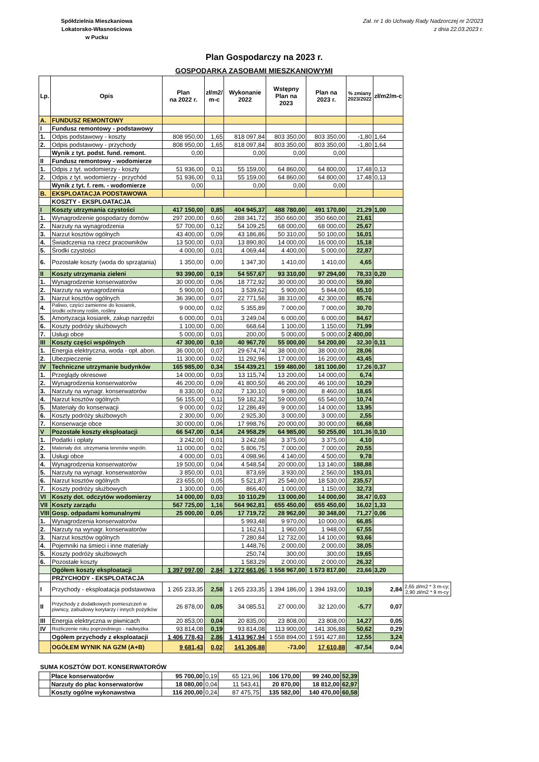Spółdzielnia Mieszkaniowa
Lokatorsko-Własnościowa
w Pucku
Zał. nr 1 do Uchwały Rady Nadzorczej nr 2/2023
z dnia 22.03.2023 r.
Plan Gospodarczy na 2023 r.
GOSPODARKA ZASOBAMI MIESZKANIOWYMI
| Lp. | Opis | Plan na 2022 r. | zł/m2/ m-c | Wykonanie 2022 | Wstępny Plan na 2023 | Plan na 2023 r. | % zmiany 2023/2022 | zł/m2/m-c | |
| --- | --- | --- | --- | --- | --- | --- | --- | --- | --- |
| A. | FUNDUSZ REMONTOWY | | | | | | | | |
| I | Fundusz remontowy - podstawowy | | | | | | | | |
| 1. | Odpis podstawowy - koszty | 808 950,00 | 1,65 | 818 097,84 | 803 350,00 | 803 350,00 | -1,80 | 1,64 | |
| 2. | Odpis podstawowy - przychody | 808 950,00 | 1,65 | 818 097,84 | 803 350,00 | 803 350,00 | -1,80 | 1,64 | |
| | Wynik z tyt. podst. fund. remont. | 0,00 | | 0,00 | 0,00 | 0,00 | | | |
| II | Fundusz remontowy - wodomierze | | | | | | | | |
| 1. | Odpis z tyt. wodomierzy - koszty | 51 936,00 | 0,11 | 55 159,00 | 64 860,00 | 64 800,00 | 17,48 | 0,13 | |
| 2. | Odpis z tyt. wodomierzy - przychód | 51 936,00 | 0,11 | 55 159,00 | 64 860,00 | 64 800,00 | 17,48 | 0,13 | |
| | Wynik z tyt. f. rem. - wodomierze | 0,00 | | 0,00 | 0,00 | 0,00 | | | |
| B. | EKSPLOATACJA PODSTAWOWA | | | | | | | | |
| | KOSZTY - EKSPLOATACJA | | | | | | | | |
| I | Koszty utrzymania czystości | 417 150,00 | 0,85 | 404 945,37 | 488 780,00 | 491 170,00 | 21,29 | 1,00 | |
| 1. | Wynagrodzenie gospodarzy domów | 297 200,00 | 0,60 | 288 341,72 | 350 660,00 | 350 660,00 | 21,61 | | |
| 2. | Narzuty na wynagrodzenia | 57 700,00 | 0,12 | 54 109,25 | 68 000,00 | 68 000,00 | 25,67 | | |
| 3. | Narzut kosztów ogólnych | 43 400,00 | 0,09 | 43 186,86 | 50 310,00 | 50 100,00 | 16,01 | | |
| 4. | Świadczenia na rzecz pracowników | 13 500,00 | 0,03 | 13 890,80 | 14 000,00 | 16 000,00 | 15,18 | | |
| 5. | Środki czystości | 4 000,00 | 0,01 | 4 069,44 | 4 400,00 | 5 000,00 | 22,87 | | |
| 6. | Pozostałe koszty (woda do sprzątania) | 1 350,00 | 0,00 | 1 347,30 | 1 410,00 | 1 410,00 | 4,65 | | |
| II | Koszty utrzymania zieleni | 93 390,00 | 0,19 | 54 557,67 | 93 310,00 | 97 294,00 | 78,33 | 0,20 | |
| 1. | Wynagrodzenie konserwatorów | 30 000,00 | 0,06 | 18 772,92 | 30 000,00 | 30 000,00 | 59,80 | | |
| 2. | Narzuty na wynagrodzenia | 5 900,00 | 0,01 | 3 539,62 | 5 900,00 | 5 844,00 | 65,10 | | |
| 3. | Narzut kosztów ogólnych | 36 390,00 | 0,07 | 22 771,56 | 38 310,00 | 42 300,00 | 85,76 | | |
| 4. | Paliwo, części zamienne do kosiarek, środki ochrony roślin, rośliny | 9 000,00 | 0,02 | 5 355,89 | 7 000,00 | 7 000,00 | 30,70 | | |
| 5. | Amortyzacja kosiarek, zakup narzędzi | 6 000,00 | 0,01 | 3 249,04 | 6 000,00 | 6 000,00 | 84,67 | | |
| 6. | Koszty podróży służbowych | 1 100,00 | 0,00 | 668,64 | 1 100,00 | 1 150,00 | 71,99 | | |
| 7. | Usługi obce | 5 000,00 | 0,01 | 200,00 | 5 000,00 | 5 000,00 | 2 400,00 | | |
| III | Koszty części wspólnych | 47 300,00 | 0,10 | 40 967,70 | 55 000,00 | 54 200,00 | 32,30 | 0,11 | |
| 1. | Energia elektryczna, woda - opł. abon. | 36 000,00 | 0,07 | 29 674,74 | 38 000,00 | 38 000,00 | 28,06 | | |
| 2. | Ubezpieczenie | 11 300,00 | 0,02 | 11 292,96 | 17 000,00 | 16 200,00 | 43,45 | | |
| IV | Techniczne utrzymanie budynków | 165 985,00 | 0,34 | 154 439,21 | 159 480,00 | 181 100,00 | 17,26 | 0,37 | |
| 1. | Przeglądy okresowe | 14 000,00 | 0,03 | 13 115,74 | 13 200,00 | 14 000,00 | 6,74 | | |
| 2. | Wynagrodzenia konserwatorów | 46 200,00 | 0,09 | 41 800,50 | 46 200,00 | 46 100,00 | 10,29 | | |
| 3. | Narzuty na wynagr. konserwatorów | 8 330,00 | 0,02 | 7 130,10 | 9 080,00 | 8 460,00 | 18,65 | | |
| 4. | Narzut kosztów ogólnych | 56 155,00 | 0,11 | 59 182,32 | 59 000,00 | 65 540,00 | 10,74 | | |
| 5. | Materiały do konserwacji | 9 000,00 | 0,02 | 12 286,49 | 9 000,00 | 14 000,00 | 13,95 | | |
| 6. | Koszty podróży służbowych | 2 300,00 | 0,00 | 2 925,30 | 3 000,00 | 3 000,00 | 2,55 | | |
| 7. | Konserwacje obce | 30 000,00 | 0,06 | 17 998,76 | 20 000,00 | 30 000,00 | 66,68 | | |
| V | Pozostałe koszty eksploatacji | 66 547,00 | 0,14 | 24 958,29 | 64 985,00 | 50 255,00 | 101,36 | 0,10 | |
| 1. | Podatki i opłaty | 3 242,00 | 0,01 | 3 242,08 | 3 375,00 | 3 375,00 | 4,10 | | |
| 2. | Materiały dot. utrzymania terenów wspóln. | 11 000,00 | 0,02 | 5 806,75 | 7 000,00 | 7 000,00 | 20,55 | | |
| 3. | Usługi obce | 4 000,00 | 0,01 | 4 098,96 | 4 140,00 | 4 500,00 | 9,78 | | |
| 4. | Wynagrodzenia konserwatorów | 19 500,00 | 0,04 | 4 548,54 | 20 000,00 | 13 140,00 | 188,88 | | |
| 5. | Narzuty na wynagr. konserwatorów | 3 850,00 | 0,01 | 873,69 | 3 930,00 | 2 560,00 | 193,01 | | |
| 6. | Narzut kosztów ogólnych | 23 655,00 | 0,05 | 5 521,87 | 25 540,00 | 18 530,00 | 235,57 | | |
| 7. | Koszty podróży służbowych | 1 300,00 | 0,00 | 866,40 | 1 000,00 | 1 150,00 | 32,73 | | |
| VI | Koszty dot. odczytów wodomierzy | 14 000,00 | 0,03 | 10 110,29 | 13 000,00 | 14 000,00 | 38,47 | 0,03 | |
| VII | Koszty zarządu | 567 725,00 | 1,16 | 564 962,81 | 655 450,00 | 655 450,00 | 16,02 | 1,33 | |
| VIII | Gosp. odpadami komunalnymi | 25 000,00 | 0,05 | 17 719,72 | 28 962,00 | 30 348,00 | 71,27 | 0,06 | |
| 1. | Wynagrodzenia konserwatorów | | | 5 993,48 | 9 970,00 | 10 000,00 | 66,85 | | |
| 2. | Narzuty na wynagr. konserwatorów | | | 1 162,61 | 1 960,00 | 1 948,00 | 67,55 | | |
| 3. | Narzut kosztów ogólnych | | | 7 280,84 | 12 732,00 | 14 100,00 | 93,66 | | |
| 4. | Pojemniki na śmieci i inne materiały | | | 1 448,76 | 2 000,00 | 2 000,00 | 38,05 | | |
| 5. | Koszty podróży służbowych | | | 250,74 | 300,00 | 300,00 | 19,65 | | |
| 6. | Pozostałe koszty | | | 1 583,29 | 2 000,00 | 2 000,00 | 26,32 | | |
| | Ogółem koszty eksploatacji | 1 397 097,00 | 2,84 | 1 272 661,06 | 1 558 967,00 | 1 573 817,00 | 23,66 | 3,20 | |
| | PRZYCHODY - EKSPLOATACJA | | | | | | | | |
| I | Przychody - eksploatacja podstawowa | 1 265 233,35 | 2,58 | 1 265 233,35 | 1 394 186,00 | 1 394 193,00 | 10,19 | 2,84 | 2,65 zł/m2 * 3 m-cy; 2,90 zł/m2 * 9 m-cy |
| II | Przychody z dodatkowych pomieszczeń w piwnicy, zabudowy korytarzy i innych pożytków | 26 878,00 | 0,05 | 34 085,51 | 27 000,00 | 32 120,00 | -5,77 | 0,07 | |
| III | Energia elektryczna w piwnicach | 20 853,00 | 0,04 | 20 835,00 | 23 808,00 | 23 808,00 | 14,27 | 0,05 | |
| IV | Rozliczenie roku poprzedniego - nadwyżka | 93 814,08 | 0,19 | 93 814,08 | 113 900,00 | 141 306,88 | 50,62 | 0,29 | |
| | Ogółem przychody z eksploatacji | 1 406 778,43 | 2,86 | 1 413 967,94 | 1 558 894,00 | 1 591 427,88 | 12,55 | 3,24 | |
| | OGÓŁEM WYNIK NA GZM (A+B) | 9 681,43 | 0,02 | 141 306,88 | -73,00 | 17 610,88 | -87,54 | 0,04 | |
SUMA KOSZTÓW DOT. KONSERWATORÓW
| | Płace konserwatorów | 95 700,00 | 0,19 | 65 121,96 | 106 170,00 | 99 240,00 | 52,39 |
| | Narzuty do płac konserwatorów | 18 080,00 | 0,04 | 11 543,41 | 20 870,00 | 18 812,00 | 62,97 |
| | Koszty ogólne wykonawstwa | 116 200,00 | 0,24 | 87 475,75 | 135 582,00 | 140 470,00 | 60,58 |